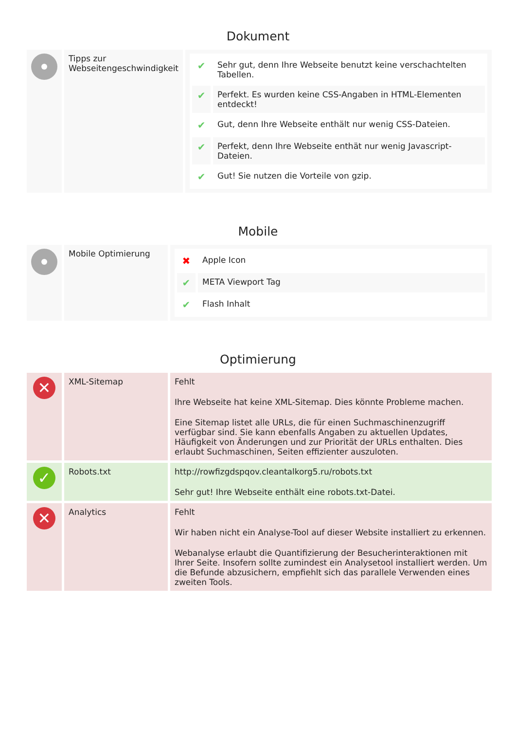Dokument
| | Tipps zur Webseitengeschwindigkeit | / ✔ / Sehr gut, denn Ihre Webseite benutzt keine verschachtelten Tabellen. / / ✔ / Perfekt. Es wurden keine CSS-Angaben in HTML-Elementen entdeckt! / / ✔ / Gut, denn Ihre Webseite enthält nur wenig CSS-Dateien. / / ✔ / Perfekt, denn Ihre Webseite enthät nur wenig Javascript-Dateien. / / ✔ / Gut! Sie nutzen die Vorteile von gzip. / |
Mobile
| | Mobile Optimierung | / ✖ / Apple Icon / / ✔ / META Viewport Tag / / ✔ / Flash Inhalt / |
Optimierung
| ✕ | XML-Sitemap | Fehlt Ihre Webseite hat keine XML-Sitemap. Dies könnte Probleme machen. Eine Sitemap listet alle URLs, die für einen Suchmaschinenzugriff verfügbar sind. Sie kann ebenfalls Angaben zu aktuellen Updates, Häufigkeit von Änderungen und zur Priorität der URLs enthalten. Dies erlaubt Suchmaschinen, Seiten effizienter auszuloten. |
| ✓ | Robots.txt | http://rowfizgdspqov.cleantalkorg5.ru/robots.txt Sehr gut! Ihre Webseite enthält eine robots.txt-Datei. |
| ✕ | Analytics | Fehlt Wir haben nicht ein Analyse-Tool auf dieser Website installiert zu erkennen. Webanalyse erlaubt die Quantifizierung der Besucherinteraktionen mit Ihrer Seite. Insofern sollte zumindest ein Analysetool installiert werden. Um die Befunde abzusichern, empfiehlt sich das parallele Verwenden eines zweiten Tools. |